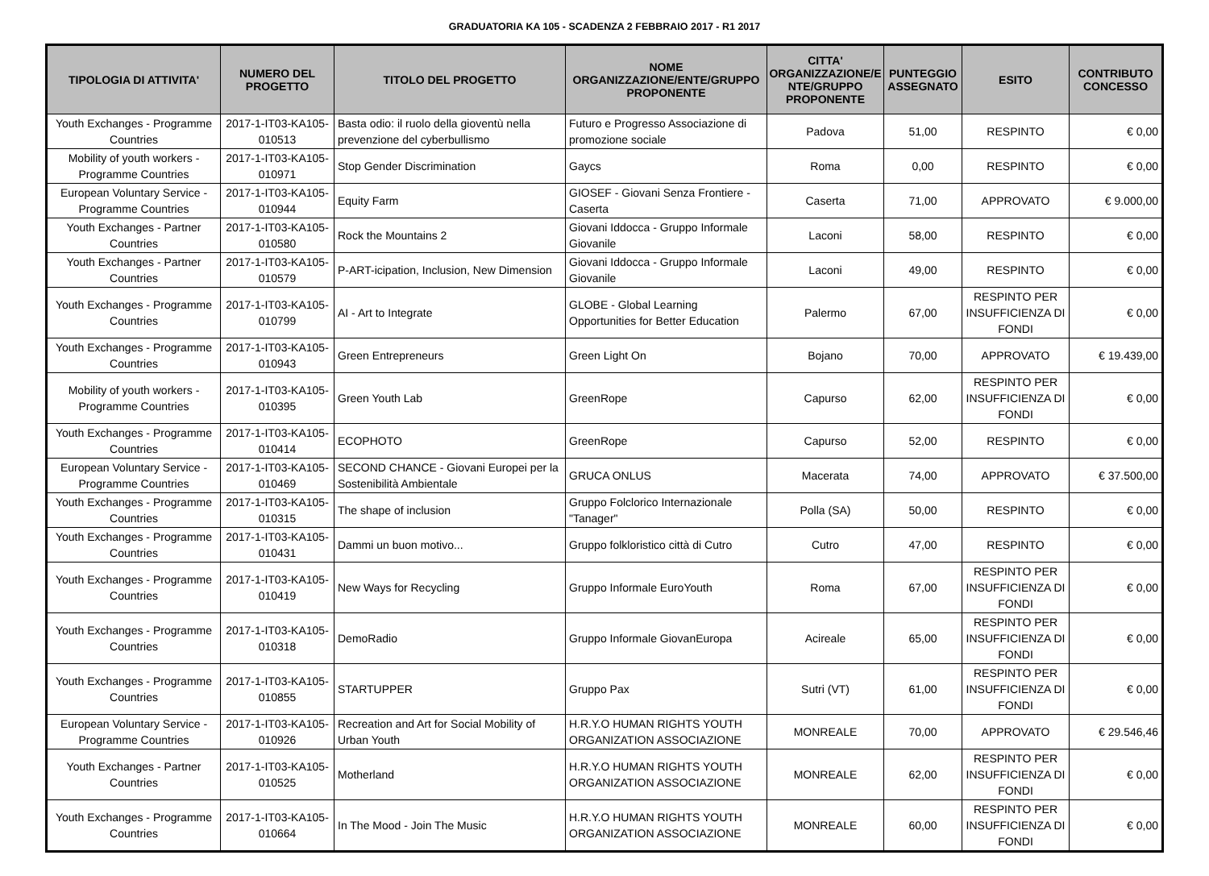GRADUATORIA KA 105 - SCADENZA 2 FEBBRAIO 2017 - R1 2017
| TIPOLOGIA DI ATTIVITA' | NUMERO DEL PROGETTO | TITOLO DEL PROGETTO | NOME ORGANIZZAZIONE/ENTE/GRUPPO PROPONENTE | CITTA' ORGANIZZAZIONE/E NTE/GRUPPO PROPONENTE | PUNTEGGIO ASSEGNATO | ESITO | CONTRIBUTO CONCESSO |
| --- | --- | --- | --- | --- | --- | --- | --- |
| Youth Exchanges - Programme Countries | 2017-1-IT03-KA105-010513 | Basta odio: il ruolo della gioventù nella prevenzione del cyberbullismo | Futuro e Progresso Associazione di promozione sociale | Padova | 51,00 | RESPINTO | € 0,00 |
| Mobility of youth workers - Programme Countries | 2017-1-IT03-KA105-010971 | Stop Gender Discrimination | Gaycs | Roma | 0,00 | RESPINTO | € 0,00 |
| European Voluntary Service - Programme Countries | 2017-1-IT03-KA105-010944 | Equity Farm | GIOSEF - Giovani Senza Frontiere - Caserta | Caserta | 71,00 | APPROVATO | € 9.000,00 |
| Youth Exchanges - Partner Countries | 2017-1-IT03-KA105-010580 | Rock the Mountains 2 | Giovani Iddocca - Gruppo Informale Giovanile | Laconi | 58,00 | RESPINTO | € 0,00 |
| Youth Exchanges - Partner Countries | 2017-1-IT03-KA105-010579 | P-ART-icipation, Inclusion, New Dimension | Giovani Iddocca - Gruppo Informale Giovanile | Laconi | 49,00 | RESPINTO | € 0,00 |
| Youth Exchanges - Programme Countries | 2017-1-IT03-KA105-010799 | AI - Art to Integrate | GLOBE - Global Learning Opportunities for Better Education | Palermo | 67,00 | RESPINTO PER INSUFFICIENZA DI FONDI | € 0,00 |
| Youth Exchanges - Programme Countries | 2017-1-IT03-KA105-010943 | Green Entrepreneurs | Green Light On | Bojano | 70,00 | APPROVATO | € 19.439,00 |
| Mobility of youth workers - Programme Countries | 2017-1-IT03-KA105-010395 | Green Youth Lab | GreenRope | Capurso | 62,00 | RESPINTO PER INSUFFICIENZA DI FONDI | € 0,00 |
| Youth Exchanges - Programme Countries | 2017-1-IT03-KA105-010414 | ECOPHOTO | GreenRope | Capurso | 52,00 | RESPINTO | € 0,00 |
| European Voluntary Service - Programme Countries | 2017-1-IT03-KA105-010469 | SECOND CHANCE - Giovani Europei per la Sostenibilità Ambientale | GRUCA ONLUS | Macerata | 74,00 | APPROVATO | € 37.500,00 |
| Youth Exchanges - Programme Countries | 2017-1-IT03-KA105-010315 | The shape of inclusion | Gruppo Folclorico Internazionale "Tanager" | Polla (SA) | 50,00 | RESPINTO | € 0,00 |
| Youth Exchanges - Programme Countries | 2017-1-IT03-KA105-010431 | Dammi un buon motivo... | Gruppo folkloristico città di Cutro | Cutro | 47,00 | RESPINTO | € 0,00 |
| Youth Exchanges - Programme Countries | 2017-1-IT03-KA105-010419 | New Ways for Recycling | Gruppo Informale EuroYouth | Roma | 67,00 | RESPINTO PER INSUFFICIENZA DI FONDI | € 0,00 |
| Youth Exchanges - Programme Countries | 2017-1-IT03-KA105-010318 | DemoRadio | Gruppo Informale GiovanEuropa | Acireale | 65,00 | RESPINTO PER INSUFFICIENZA DI FONDI | € 0,00 |
| Youth Exchanges - Programme Countries | 2017-1-IT03-KA105-010855 | STARTUPPER | Gruppo Pax | Sutri (VT) | 61,00 | RESPINTO PER INSUFFICIENZA DI FONDI | € 0,00 |
| European Voluntary Service - Programme Countries | 2017-1-IT03-KA105-010926 | Recreation and Art for Social Mobility of Urban Youth | H.R.Y.O HUMAN RIGHTS YOUTH ORGANIZATION ASSOCIAZIONE | MONREALE | 70,00 | APPROVATO | € 29.546,46 |
| Youth Exchanges - Partner Countries | 2017-1-IT03-KA105-010525 | Motherland | H.R.Y.O HUMAN RIGHTS YOUTH ORGANIZATION ASSOCIAZIONE | MONREALE | 62,00 | RESPINTO PER INSUFFICIENZA DI FONDI | € 0,00 |
| Youth Exchanges - Programme Countries | 2017-1-IT03-KA105-010664 | In The Mood - Join The Music | H.R.Y.O HUMAN RIGHTS YOUTH ORGANIZATION ASSOCIAZIONE | MONREALE | 60,00 | RESPINTO PER INSUFFICIENZA DI FONDI | € 0,00 |